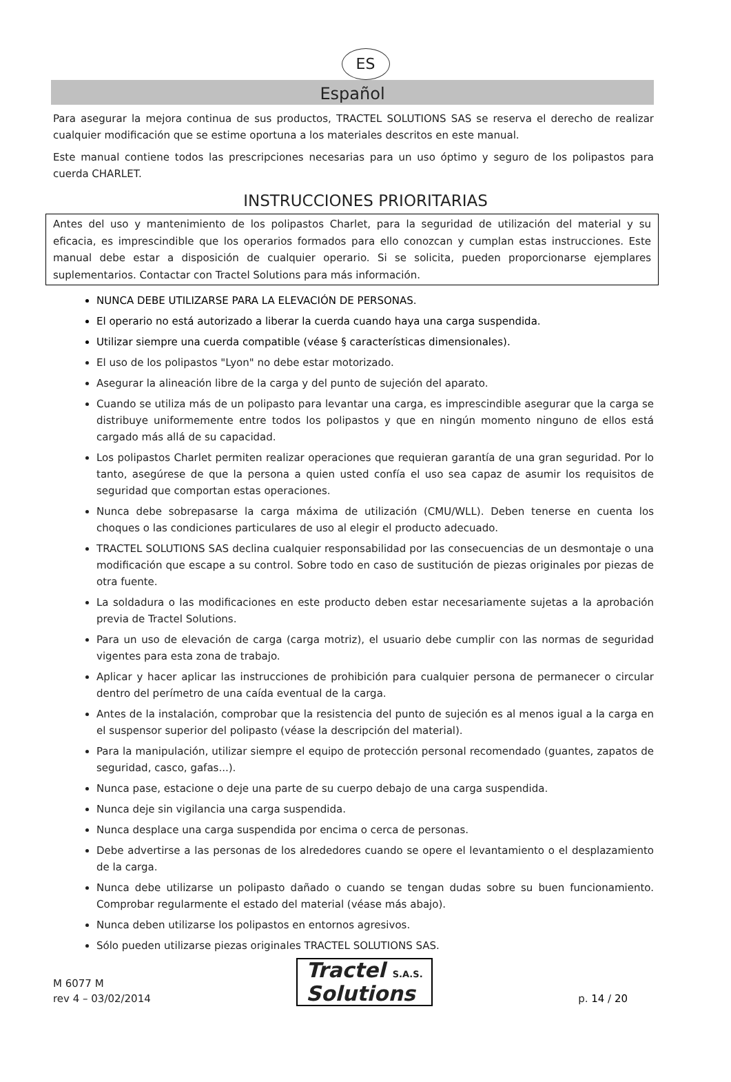ES
Español
Para asegurar la mejora continua de sus productos, TRACTEL SOLUTIONS SAS se reserva el derecho de realizar cualquier modificación que se estime oportuna a los materiales descritos en este manual.
Este manual contiene todos las prescripciones necesarias para un uso óptimo y seguro de los polipastos para cuerda CHARLET.
INSTRUCCIONES PRIORITARIAS
Antes del uso y mantenimiento de los polipastos Charlet, para la seguridad de utilización del material y su eficacia, es imprescindible que los operarios formados para ello conozcan y cumplan estas instrucciones. Este manual debe estar a disposición de cualquier operario. Si se solicita, pueden proporcionarse ejemplares suplementarios. Contactar con Tractel Solutions para más información.
NUNCA DEBE UTILIZARSE PARA LA ELEVACIÓN DE PERSONAS.
El operario no está autorizado a liberar la cuerda cuando haya una carga suspendida.
Utilizar siempre una cuerda compatible (véase § características dimensionales).
El uso de los polipastos "Lyon" no debe estar motorizado.
Asegurar la alineación libre de la carga y del punto de sujeción del aparato.
Cuando se utiliza más de un polipasto para levantar una carga, es imprescindible asegurar que la carga se distribuye uniformemente entre todos los polipastos y que en ningún momento ninguno de ellos está cargado más allá de su capacidad.
Los polipastos Charlet permiten realizar operaciones que requieran garantía de una gran seguridad. Por lo tanto, asegúrese de que la persona a quien usted confía el uso sea capaz de asumir los requisitos de seguridad que comportan estas operaciones.
Nunca debe sobrepasarse la carga máxima de utilización (CMU/WLL). Deben tenerse en cuenta los choques o las condiciones particulares de uso al elegir el producto adecuado.
TRACTEL SOLUTIONS SAS declina cualquier responsabilidad por las consecuencias de un desmontaje o una modificación que escape a su control. Sobre todo en caso de sustitución de piezas originales por piezas de otra fuente.
La soldadura o las modificaciones en este producto deben estar necesariamente sujetas a la aprobación previa de Tractel Solutions.
Para un uso de elevación de carga (carga motriz), el usuario debe cumplir con las normas de seguridad vigentes para esta zona de trabajo.
Aplicar y hacer aplicar las instrucciones de prohibición para cualquier persona de permanecer o circular dentro del perímetro de una caída eventual de la carga.
Antes de la instalación, comprobar que la resistencia del punto de sujeción es al menos igual a la carga en el suspensor superior del polipasto (véase la descripción del material).
Para la manipulación, utilizar siempre el equipo de protección personal recomendado (guantes, zapatos de seguridad, casco, gafas...).
Nunca pase, estacione o deje una parte de su cuerpo debajo de una carga suspendida.
Nunca deje sin vigilancia una carga suspendida.
Nunca desplace una carga suspendida por encima o cerca de personas.
Debe advertirse a las personas de los alrededores cuando se opere el levantamiento o el desplazamiento de la carga.
Nunca debe utilizarse un polipasto dañado o cuando se tengan dudas sobre su buen funcionamiento. Comprobar regularmente el estado del material (véase más abajo).
Nunca deben utilizarse los polipastos en entornos agresivos.
Sólo pueden utilizarse piezas originales TRACTEL SOLUTIONS SAS.
M 6077 M
rev 4 – 03/02/2014
Tractel S.A.S.
Solutions
p. 14 / 20